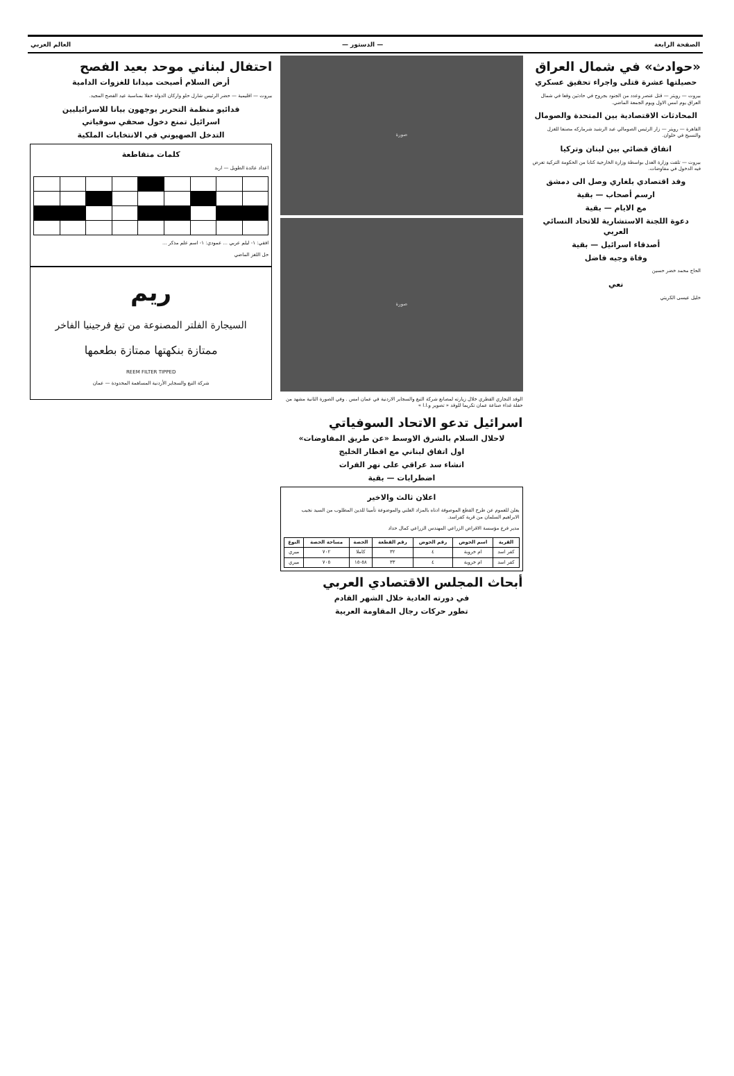الصفحة الرابعة — الدستور — العالم العربي
«حوادث» في شمال العراق
حصيلتها عشرة قتلى واجراء تحقيق عسكري
بيروت — رويتر — قتل عنصر وعدد من الجنود بجروح في حادثين وقعا في شمال العراق يوم امس الاول ويوم الجمعة الماضي.
المحادثات الاقتصادية بين المتحدة والصومال
القاهرة — رويتر — زار الرئيس الصومالي عبد الرشيد شرماركه مصنعا للغزل والنسيج في حلوان.
اتفاق قضائي بين لبنان وتركيا
بيروت — تلقت وزارة العدل بواسطة وزارة الخارجية كتابا من الحكومة التركية تعرض فيه الدخول في مفاوضات.
وفد اقتصادي بلغاري وصل الى دمشق
ارسم أصحاب — بقية
مع الايام — بقية
دعوة اللجنة الاستشارية للاتحاد النسائي العربي
أصدقاء اسرائيل — بقية
وفاة وجيه فاضل
الحاج محمد خضر حسين
نعي
خليل عيسى الكريتي
صورة
صورة
الوفد التجاري القطري خلال زيارته لمصانع شركة التبغ والسجاير الاردنية في عمان امس . وفي الصورة الثانية مشهد من حفلة غداء صناعة عمان تكريما للوفد « تصوير و.ا.ا »
اسرائيل تدعو الاتحاد السوفياتي
لاحلال السلام بالشرق الاوسط «عن طريق المفاوضات»
اول اتفاق لبناني مع اقطار الخليج
انشاء سد عراقي على نهر الفرات
اضطرابات — بقية
اعلان ثالث والاخير
يعلن للعموم عن طرح القطع الموصوفة ادناه بالمزاد العلني والموضوعة تأمينا للدين المطلوب من السيد نجيب الابراهيم السلمان من قرية كفراسد.
مدير فرع مؤسسة الاقراض الزراعي المهندس الزراعي كمال حداد
| القرية | اسم الحوض | رقم الحوض | رقم القطعة | الحصة | مساحة الحصة | النوع |
| --- | --- | --- | --- | --- | --- | --- |
| كفر اسد | ام خروبة | ٤ | ٣٢ | كاملا | ٧٠٢ | ميري |
| كفر اسد | ام خروبة | ٤ | ٣٣ | ٥٨-١٥ | ٧٠٥ | ميري |
أبحاث المجلس الاقتصادي العربي
في دورته العادية خلال الشهر القادم
تطور حركات رجال المقاومة العربية
احتفال لبناني موحد بعيد الفصح
أرض السلام أصبحت ميدانا للغزوات الدامية
بيروت — اقليمية — حضر الرئيس شارل حلو واركان الدولة حفلا بمناسبة عيد الفصح المجيد.
فدائيو منظمة التحرير يوجهون بيانا للاسرائيليين
اسرائيل تمنع دخول صحفي سوفياتي
التدخل الصهيوني في الانتخابات الملكية
كلمات متقاطعة
اعداد عائدة الطويل — اربد
افقي: ١- ليلم عربي ... عمودي: ١- اسم علم مذكر ...
حل اللغز الماضي
ريم
السيجارة الفلتر المصنوعة من تبغ فرجينيا الفاخر
ممتازة بنكهتها ممتازة بطعمها
REEM FILTER TIPPED
شركة التبغ والسجاير الأردنية المساهمة المحدودة — عمان